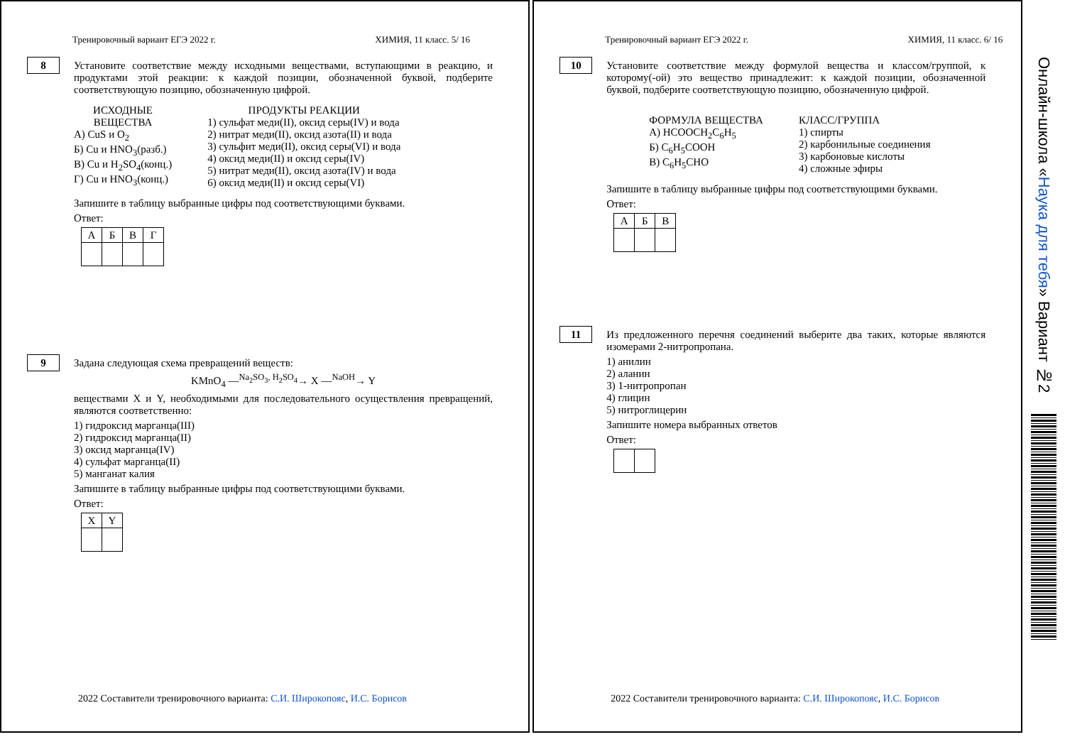Тренировочный вариант ЕГЭ 2022 г. ХИМИЯ, 11 класс. 5/ 16
8
Установите соответствие между исходными веществами, вступающими в реакцию, и продуктами этой реакции: к каждой позиции, обозначенной буквой, подберите соответствующую позицию, обозначенную цифрой.
ИСХОДНЫЕ
ВЕЩЕСТВА
А) CuS и O<sub>2</sub>
Б) Cu и HNO<sub>3</sub>(разб.)
В) Cu и H<sub>2</sub>SO<sub>4</sub>(конц.)
Г) Cu и HNO<sub>3</sub>(конц.)
ПРОДУКТЫ РЕАКЦИИ
1) сульфат меди(II), оксид серы(IV) и вода
2) нитрат меди(II), оксид азота(II) и вода
3) сульфит меди(II), оксид серы(VI) и вода
4) оксид меди(II) и оксид серы(IV)
5) нитрат меди(II), оксид азота(IV) и вода
6) оксид меди(II) и оксид серы(VI)
Запишите в таблицу выбранные цифры под соответствующими буквами.
Ответ:
| А | Б | В | Г |
9
Задана следующая схема превращений веществ:
KMnO<sub>4</sub> —<sup>Na<sub>2</sub>SO<sub>3</sub>, H<sub>2</sub>SO<sub>4</sub></sup>→ X —<sup>NaOH</sup>→ Y
веществами X и Y, необходимыми для последовательного осуществления превращений, являются соответственно:
1) гидроксид марганца(III)
2) гидроксид марганца(II)
3) оксид марганца(IV)
4) сульфат марганца(II)
5) манганат калия
Запишите в таблицу выбранные цифры под соответствующими буквами.
Ответ:
| X | Y |
2022 Составители тренировочного варианта: С.И. Широкопояс, И.С. Борисов
Тренировочный вариант ЕГЭ 2022 г. ХИМИЯ, 11 класс. 6/ 16
10
Установите соответствие между формулой вещества и классом/группой, к которому(-ой) это вещество принадлежит: к каждой позиции, обозначенной буквой, подберите соответствующую позицию, обозначенную цифрой.
ФОРМУЛА ВЕЩЕСТВА
А) HCOOCH<sub>2</sub>C<sub>6</sub>H<sub>5</sub>
Б) C<sub>6</sub>H<sub>5</sub>COOH
В) C<sub>6</sub>H<sub>5</sub>CHO
КЛАСС/ГРУППА
1) спирты
2) карбонильные соединения
3) карбоновые кислоты
4) сложные эфиры
Запишите в таблицу выбранные цифры под соответствующими буквами.
Ответ:
| А | Б | В |
11
Из предложенного перечня соединений выберите два таких, которые являются изомерами 2-нитропропана.
1) анилин
2) аланин
3) 1-нитропропан
4) глицин
5) нитроглицерин
Запишите номера выбранных ответов
Ответ:
2022 Составители тренировочного варианта: С.И. Широкопояс, И.С. Борисов
Онлайн-школа «Наука для тебя» Вариант №2